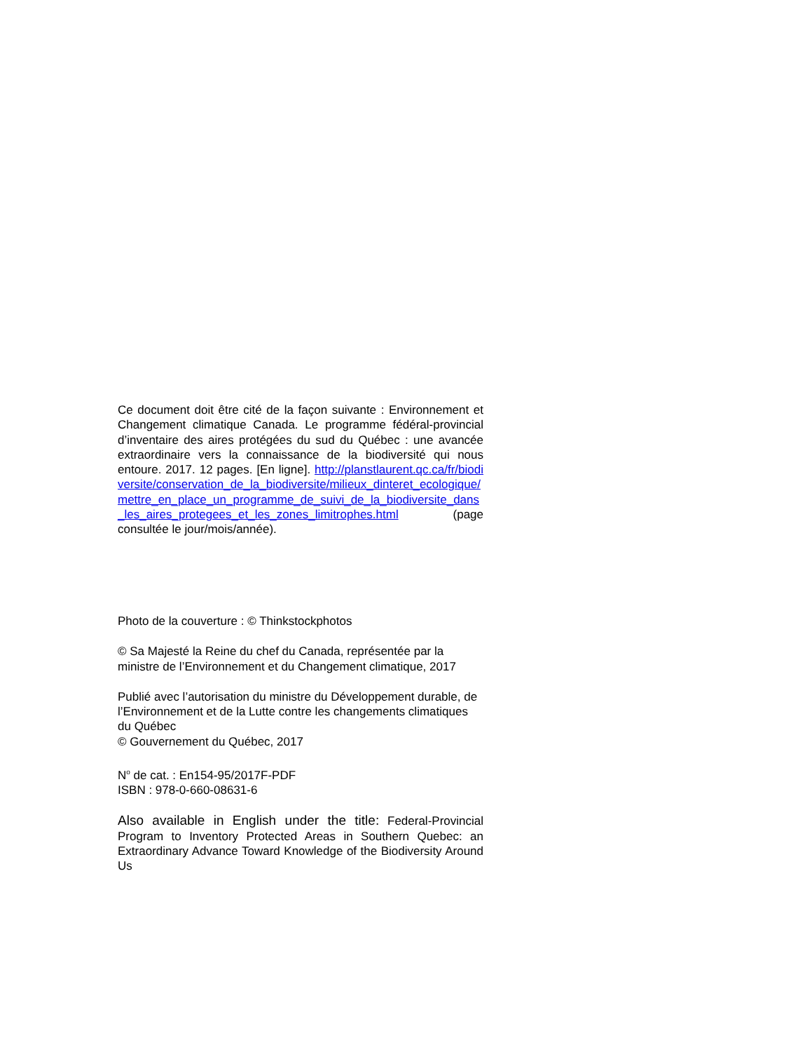Ce document doit être cité de la façon suivante : Environnement et Changement climatique Canada. Le programme fédéral-provincial d’inventaire des aires protégées du sud du Québec : une avancée extraordinaire vers la connaissance de la biodiversité qui nous entoure. 2017. 12 pages. [En ligne]. http://planstlaurent.qc.ca/fr/biodiversite/conservation_de_la_biodiversite/milieux_dinteret_ecologique/mettre_en_place_un_programme_de_suivi_de_la_biodiversite_dans_les_aires_protegees_et_les_zones_limitrophes.html (page consultée le jour/mois/année).
Photo de la couverture : © Thinkstockphotos
© Sa Majesté la Reine du chef du Canada, représentée par la ministre de l’Environnement et du Changement climatique, 2017
Publié avec l’autorisation du ministre du Développement durable, de l’Environnement et de la Lutte contre les changements climatiques du Québec
© Gouvernement du Québec, 2017
N<sup>o</sup> de cat. : En154-95/2017F-PDF
ISBN : 978-0-660-08631-6
Also available in English under the title: Federal-Provincial Program to Inventory Protected Areas in Southern Quebec: an Extraordinary Advance Toward Knowledge of the Biodiversity Around Us